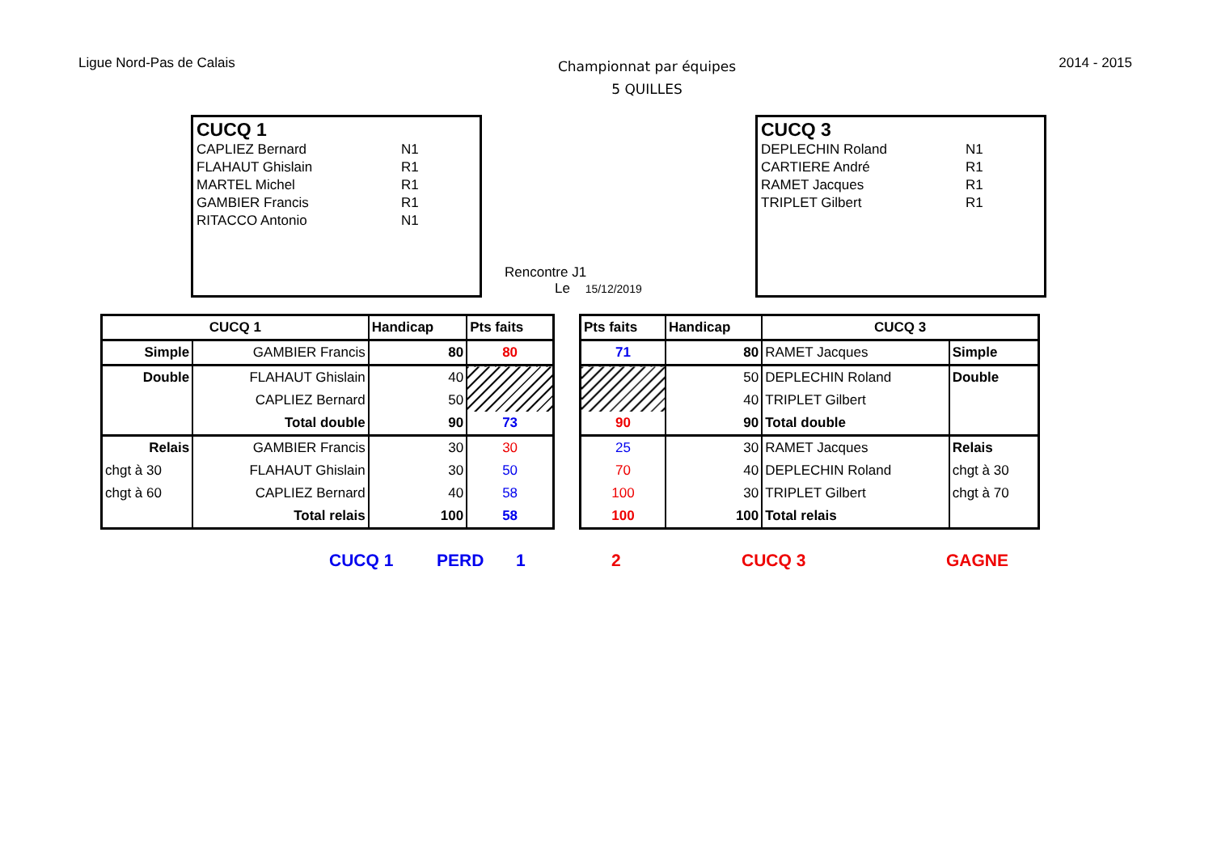Ligue Nord-Pas de Calais
Championnat par équipes
5 QUILLES
2014 - 2015
CUCQ 1
CAPLIEZ Bernard N1
FLAHAUT Ghislain R1
MARTEL Michel R1
GAMBIER Francis R1
RITACCO Antonio N1
Rencontre J1
Le 15/12/2019
CUCQ 3
DEPLECHIN Roland N1
CARTIERE André R1
RAMET Jacques R1
TRIPLET Gilbert R1
| CUCQ 1 | | Handicap | Pts faits |
| Simple | GAMBIER Francis | 80 | 80 |
| Double | FLAHAUT Ghislain | 40 | |
| | CAPLIEZ Bernard | 50 | |
| | Total double | 90 | 73 |
| Relais | GAMBIER Francis | 30 | 30 |
| chgt à 30 | FLAHAUT Ghislain | 30 | 50 |
| chgt à 60 | CAPLIEZ Bernard | 40 | 58 |
| | Total relais | 100 | 58 |
| Pts faits | Handicap | CUCQ 3 | |
| 71 | 80 | RAMET Jacques | Simple |
| | 50 | DEPLECHIN Roland | Double |
| | 40 | TRIPLET Gilbert | |
| 90 | 90 | Total double | |
| 25 | 30 | RAMET Jacques | Relais |
| 70 | 40 | DEPLECHIN Roland | chgt à 30 |
| 100 | 30 | TRIPLET Gilbert | chgt à 70 |
| 100 | 100 | Total relais | |
CUCQ 1 PERD 1 2 CUCQ 3 GAGNE